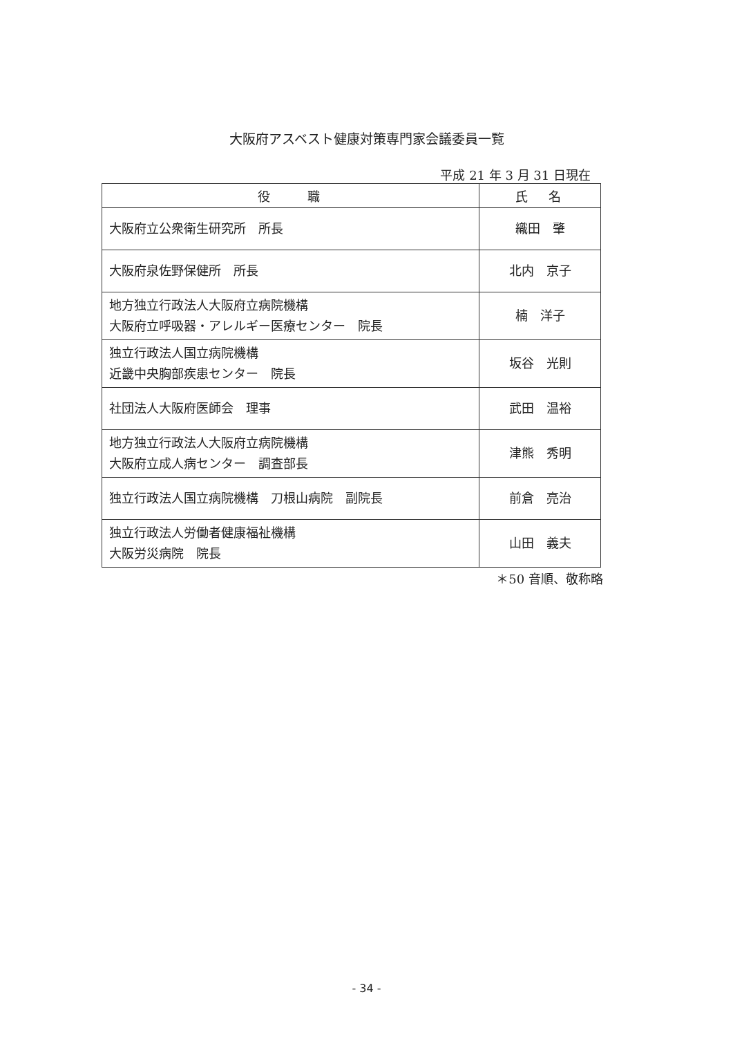大阪府アスベスト健康対策専門家会議委員一覧
平成 21 年 3 月 31 日現在
| 役 職 | 氏 名 |
| --- | --- |
| 大阪府立公衆衛生研究所 所長 | 織田 肇 |
| 大阪府泉佐野保健所 所長 | 北内 京子 |
| 地方独立行政法人大阪府立病院機構 大阪府立呼吸器・アレルギー医療センター 院長 | 楠 洋子 |
| 独立行政法人国立病院機構 近畿中央胸部疾患センター 院長 | 坂谷 光則 |
| 社団法人大阪府医師会 理事 | 武田 温裕 |
| 地方独立行政法人大阪府立病院機構 大阪府立成人病センター 調査部長 | 津熊 秀明 |
| 独立行政法人国立病院機構 刀根山病院 副院長 | 前倉 亮治 |
| 独立行政法人労働者健康福祉機構 大阪労災病院 院長 | 山田 義夫 |
＊50 音順、敬称略
- 34 -